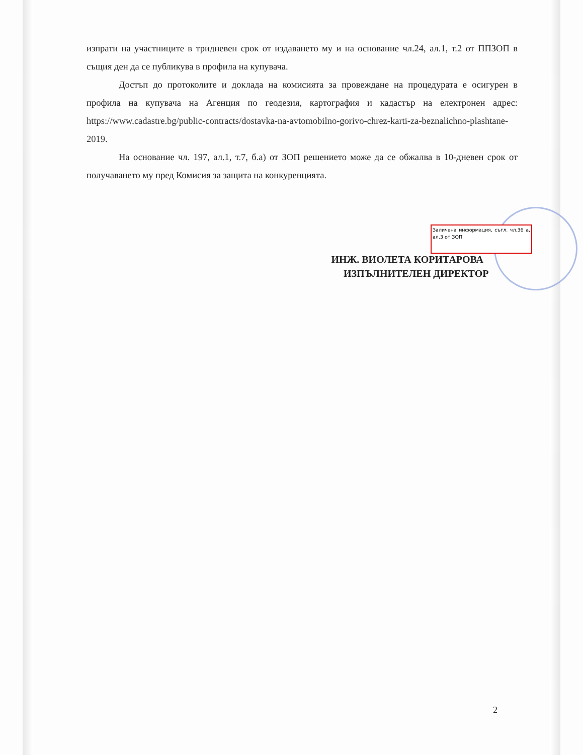изпрати на участниците в тридневен срок от издаването му и на основание чл.24, ал.1, т.2 от ППЗОП в същия ден да се публикува в профила на купувача.
Достъп до протоколите и доклада на комисията за провеждане на процедурата е осигурен в профила на купувача на Агенция по геодезия, картография и кадастър на електронен адрес: https://www.cadastre.bg/public-contracts/dostavka-na-avtomobilno-gorivo-chrez-karti-za-beznalichno-plashtane-2019.
На основание чл. 197, ал.1, т.7, б.а) от ЗОП решението може да се обжалва в 10-дневен срок от получаването му пред Комисия за защита на конкуренцията.
Заличена информация, съгл. чл.36 а, ал.3 от ЗОП
ИНЖ. ВИОЛЕТА КОРИТАРОВА
ИЗПЪЛНИТЕЛЕН ДИРЕКТОР
2